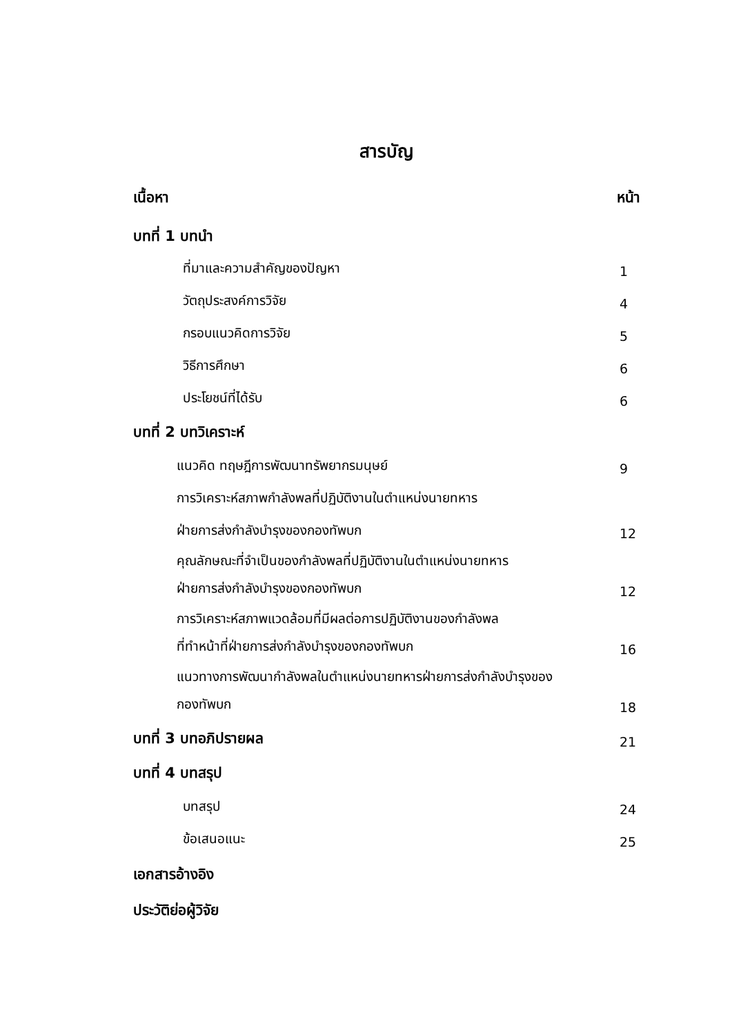สารบัญ
เนื้อหา หน้า
บทที่ 1 บทนำ
ที่มาและความสำคัญของปัญหา 1
วัตถุประสงค์การวิจัย 4
กรอบแนวคิดการวิจัย 5
วิธีการศึกษา 6
ประโยชน์ที่ได้รับ 6
บทที่ 2 บทวิเคราะห์
แนวคิด ทฤษฎีการพัฒนาทรัพยากรมนุษย์ 9
การวิเคราะห์สภาพกำลังพลที่ปฏิบัติงานในตำแหน่งนายทหาร
ฝ่ายการส่งกำลังบำรุงของกองทัพบก 12
คุณลักษณะที่จำเป็นของกำลังพลที่ปฏิบัติงานในตำแหน่งนายทหาร
ฝ่ายการส่งกำลังบำรุงของกองทัพบก 12
การวิเคราะห์สภาพแวดล้อมที่มีผลต่อการปฏิบัติงานของกำลังพล
ที่ทำหน้าที่ฝ่ายการส่งกำลังบำรุงของกองทัพบก 16
แนวทางการพัฒนากำลังพลในตำแหน่งนายทหารฝ่ายการส่งกำลังบำรุงของ
กองทัพบก 18
บทที่ 3 บทอภิปรายผล 21
บทที่ 4 บทสรุป
บทสรุป 24
ข้อเสนอแนะ 25
เอกสารอ้างอิง
ประวัติย่อผู้วิจัย